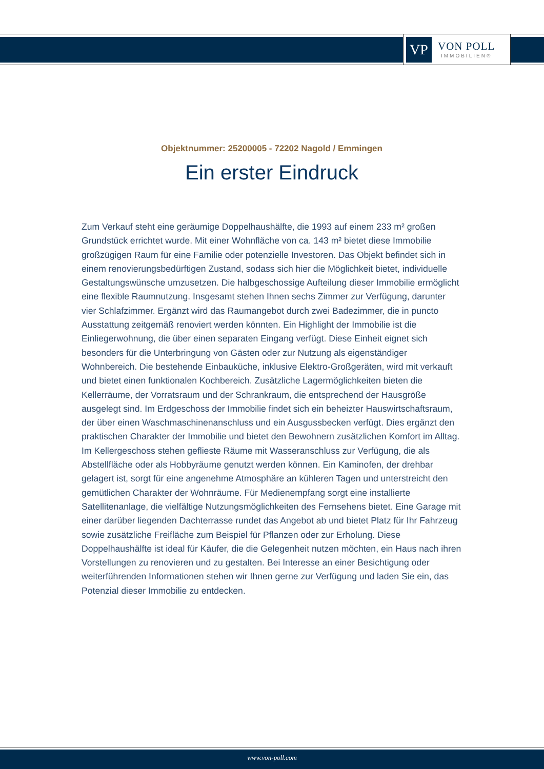VP
VON POLL
IMMOBILIEN®
Objektnummer: 25200005 - 72202 Nagold / Emmingen
Ein erster Eindruck
Zum Verkauf steht eine geräumige Doppelhaushälfte, die 1993 auf einem 233 m² großen Grundstück errichtet wurde. Mit einer Wohnfläche von ca. 143 m² bietet diese Immobilie großzügigen Raum für eine Familie oder potenzielle Investoren. Das Objekt befindet sich in einem renovierungsbedürftigen Zustand, sodass sich hier die Möglichkeit bietet, individuelle Gestaltungswünsche umzusetzen. Die halbgeschossige Aufteilung dieser Immobilie ermöglicht eine flexible Raumnutzung. Insgesamt stehen Ihnen sechs Zimmer zur Verfügung, darunter vier Schlafzimmer. Ergänzt wird das Raumangebot durch zwei Badezimmer, die in puncto Ausstattung zeitgemäß renoviert werden könnten. Ein Highlight der Immobilie ist die Einliegerwohnung, die über einen separaten Eingang verfügt. Diese Einheit eignet sich besonders für die Unterbringung von Gästen oder zur Nutzung als eigenständiger Wohnbereich. Die bestehende Einbauküche, inklusive Elektro-Großgeräten, wird mit verkauft und bietet einen funktionalen Kochbereich. Zusätzliche Lagermöglichkeiten bieten die Kellerräume, der Vorratsraum und der Schrankraum, die entsprechend der Hausgröße ausgelegt sind. Im Erdgeschoss der Immobilie findet sich ein beheizter Hauswirtschaftsraum, der über einen Waschmaschinenanschluss und ein Ausgussbecken verfügt. Dies ergänzt den praktischen Charakter der Immobilie und bietet den Bewohnern zusätzlichen Komfort im Alltag. Im Kellergeschoss stehen geflieste Räume mit Wasseranschluss zur Verfügung, die als Abstellfläche oder als Hobbyräume genutzt werden können. Ein Kaminofen, der drehbar gelagert ist, sorgt für eine angenehme Atmosphäre an kühleren Tagen und unterstreicht den gemütlichen Charakter der Wohnräume. Für Medienempfang sorgt eine installierte Satellitenanlage, die vielfältige Nutzungsmöglichkeiten des Fernsehens bietet. Eine Garage mit einer darüber liegenden Dachterrasse rundet das Angebot ab und bietet Platz für Ihr Fahrzeug sowie zusätzliche Freifläche zum Beispiel für Pflanzen oder zur Erholung. Diese Doppelhaushälfte ist ideal für Käufer, die die Gelegenheit nutzen möchten, ein Haus nach ihren Vorstellungen zu renovieren und zu gestalten. Bei Interesse an einer Besichtigung oder weiterführenden Informationen stehen wir Ihnen gerne zur Verfügung und laden Sie ein, das Potenzial dieser Immobilie zu entdecken.
www.von-poll.com